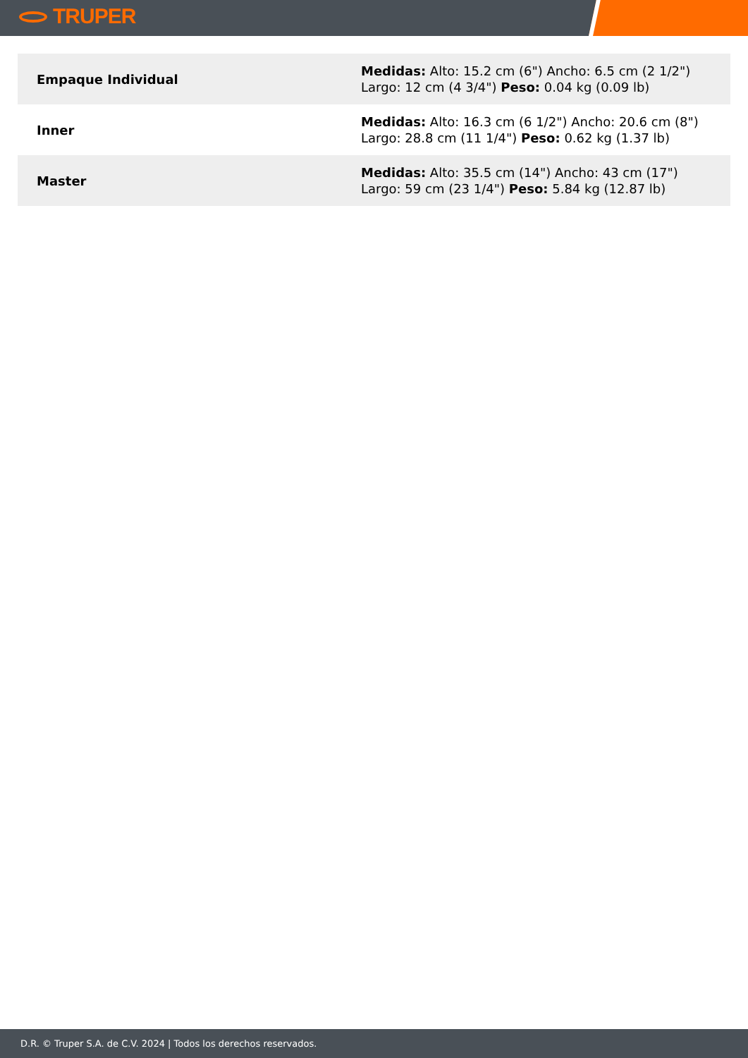TRUPER
| Empaque Individual | Medidas: Alto: 15.2 cm (6") Ancho: 6.5 cm (2 1/2") Largo: 12 cm (4 3/4") Peso: 0.04 kg (0.09 lb) |
| Inner | Medidas: Alto: 16.3 cm (6 1/2") Ancho: 20.6 cm (8") Largo: 28.8 cm (11 1/4") Peso: 0.62 kg (1.37 lb) |
| Master | Medidas: Alto: 35.5 cm (14") Ancho: 43 cm (17") Largo: 59 cm (23 1/4") Peso: 5.84 kg (12.87 lb) |
D.R. © Truper S.A. de C.V. 2024 | Todos los derechos reservados.